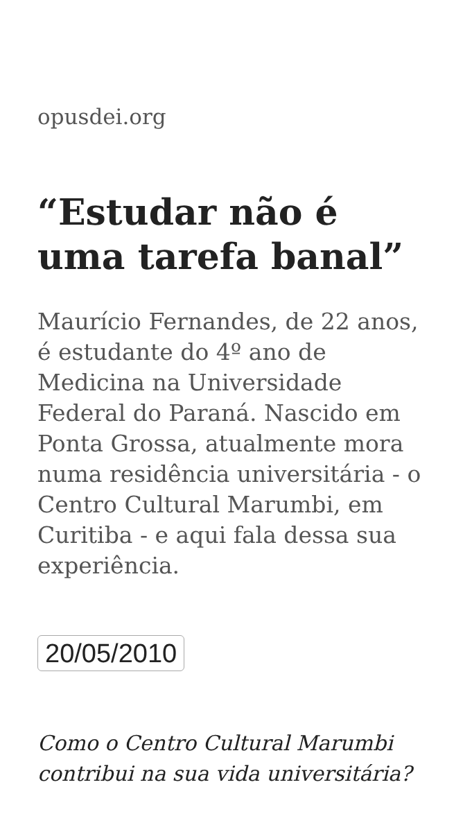opusdei.org
“Estudar não é uma tarefa banal”
Maurício Fernandes, de 22 anos, é estudante do 4º ano de Medicina na Universidade Federal do Paraná. Nascido em Ponta Grossa, atualmente mora numa residência universitária - o Centro Cultural Marumbi, em Curitiba - e aqui fala dessa sua experiência.
20/05/2010
Como o Centro Cultural Marumbi contribui na sua vida universitária?